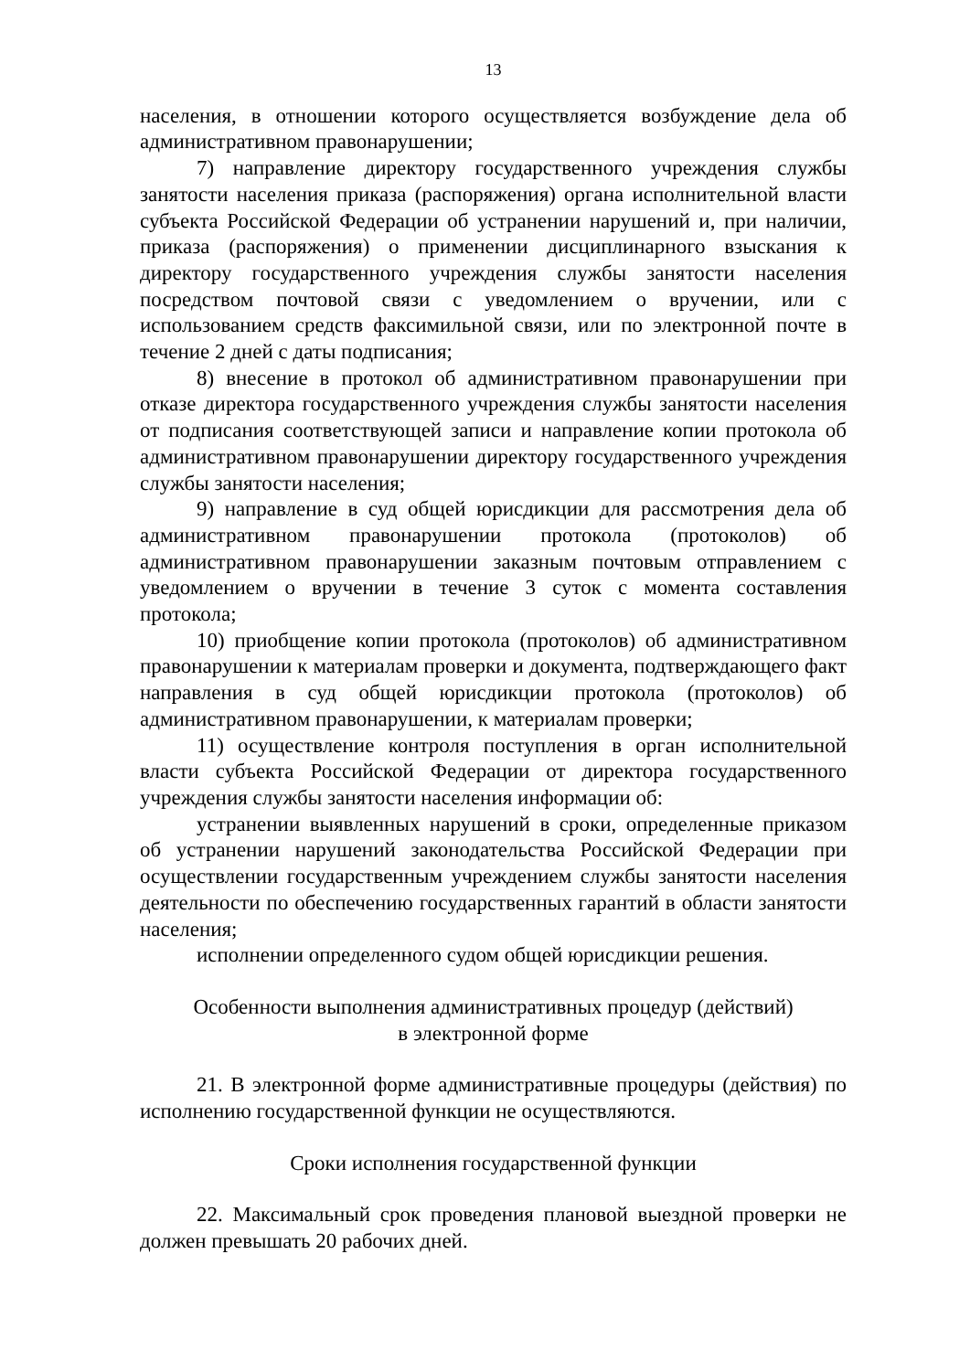13
населения, в отношении которого осуществляется возбуждение дела об административном правонарушении;
7) направление директору государственного учреждения службы занятости населения приказа (распоряжения) органа исполнительной власти субъекта Российской Федерации об устранении нарушений и, при наличии, приказа (распоряжения) о применении дисциплинарного взыскания к директору государственного учреждения службы занятости населения посредством почтовой связи с уведомлением о вручении, или с использованием средств факсимильной связи, или по электронной почте в течение 2 дней с даты подписания;
8) внесение в протокол об административном правонарушении при отказе директора государственного учреждения службы занятости населения от подписания соответствующей записи и направление копии протокола об административном правонарушении директору государственного учреждения службы занятости населения;
9) направление в суд общей юрисдикции для рассмотрения дела об административном правонарушении протокола (протоколов) об административном правонарушении заказным почтовым отправлением с уведомлением о вручении в течение 3 суток с момента составления протокола;
10) приобщение копии протокола (протоколов) об административном правонарушении к материалам проверки и документа, подтверждающего факт направления в суд общей юрисдикции протокола (протоколов) об административном правонарушении, к материалам проверки;
11) осуществление контроля поступления в орган исполнительной власти субъекта Российской Федерации от директора государственного учреждения службы занятости населения информации об:
устранении выявленных нарушений в сроки, определенные приказом об устранении нарушений законодательства Российской Федерации при осуществлении государственным учреждением службы занятости населения деятельности по обеспечению государственных гарантий в области занятости населения;
исполнении определенного судом общей юрисдикции решения.
Особенности выполнения административных процедур (действий)
в электронной форме
21. В электронной форме административные процедуры (действия) по исполнению государственной функции не осуществляются.
Сроки исполнения государственной функции
22. Максимальный срок проведения плановой выездной проверки не должен превышать 20 рабочих дней.